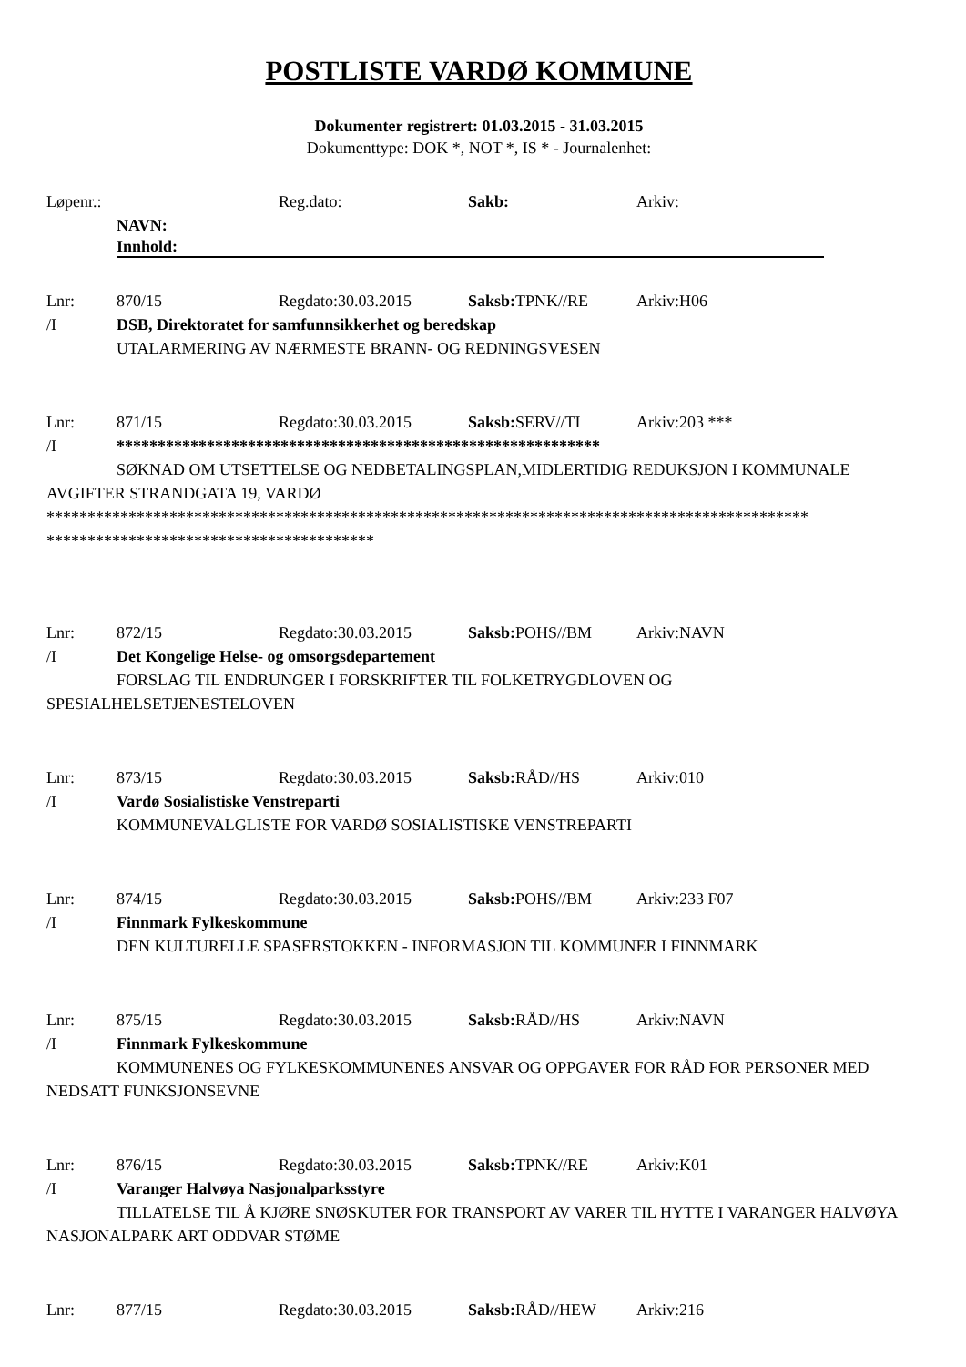POSTLISTE VARDØ KOMMUNE
Dokumenter registrert: 01.03.2015 - 31.03.2015
Dokumenttype: DOK *, NOT *, IS * - Journalenhet:
Løpenr.: Reg.dato: Sakb: Arkiv:
NAVN:
Innhold:
Lnr: 870/15 Regdato:30.03.2015 Saksb: TPNK//RE Arkiv:H06
/I DSB, Direktoratet for samfunnsikkerhet og beredskap
UTALARMERING AV NÆRMESTE BRANN- OG REDNINGSVESEN
Lnr: 871/15 Regdato:30.03.2015 Saksb: SERV//TI Arkiv:203 ***
/I ***********************************************************
SØKNAD OM UTSETTELSE OG NEDBETALINGSPLAN,MIDLERTIDIG REDUKSJON I KOMMUNALE AVGIFTER STRANDGATA 19, VARDØ
*********************************************************************************************
****************************************
Lnr: 872/15 Regdato:30.03.2015 Saksb: POHS//BM Arkiv:NAVN
/I Det Kongelige Helse- og omsorgsdepartement
FORSLAG TIL ENDRUNGER I FORSKRIFTER TIL FOLKETRYGDLOVEN OG SPESIALHELSETJENESTELOVEN
Lnr: 873/15 Regdato:30.03.2015 Saksb: RÅD//HS Arkiv:010
/I Vardø Sosialistiske Venstreparti
KOMMUNEVALGLISTE FOR VARDØ SOSIALISTISKE VENSTREPARTI
Lnr: 874/15 Regdato:30.03.2015 Saksb: POHS//BM Arkiv:233 F07
/I Finnmark Fylkeskommune
DEN KULTURELLE SPASERSTOKKEN - INFORMASJON TIL KOMMUNER I FINNMARK
Lnr: 875/15 Regdato:30.03.2015 Saksb: RÅD//HS Arkiv:NAVN
/I Finnmark Fylkeskommune
KOMMUNENES OG FYLKESKOMMUNENES ANSVAR OG OPPGAVER FOR RÅD FOR PERSONER MED NEDSATT FUNKSJONSEVNE
Lnr: 876/15 Regdato:30.03.2015 Saksb: TPNK//RE Arkiv:K01
/I Varanger Halvøya Nasjonalparksstyre
TILLATELSE TIL Å KJØRE SNØSKUTER FOR TRANSPORT AV VARER TIL HYTTE I VARANGER HALVØYA NASJONALPARK ART ODDVAR STØME
Lnr: 877/15 Regdato:30.03.2015 Saksb: RÅD//HEW Arkiv:216